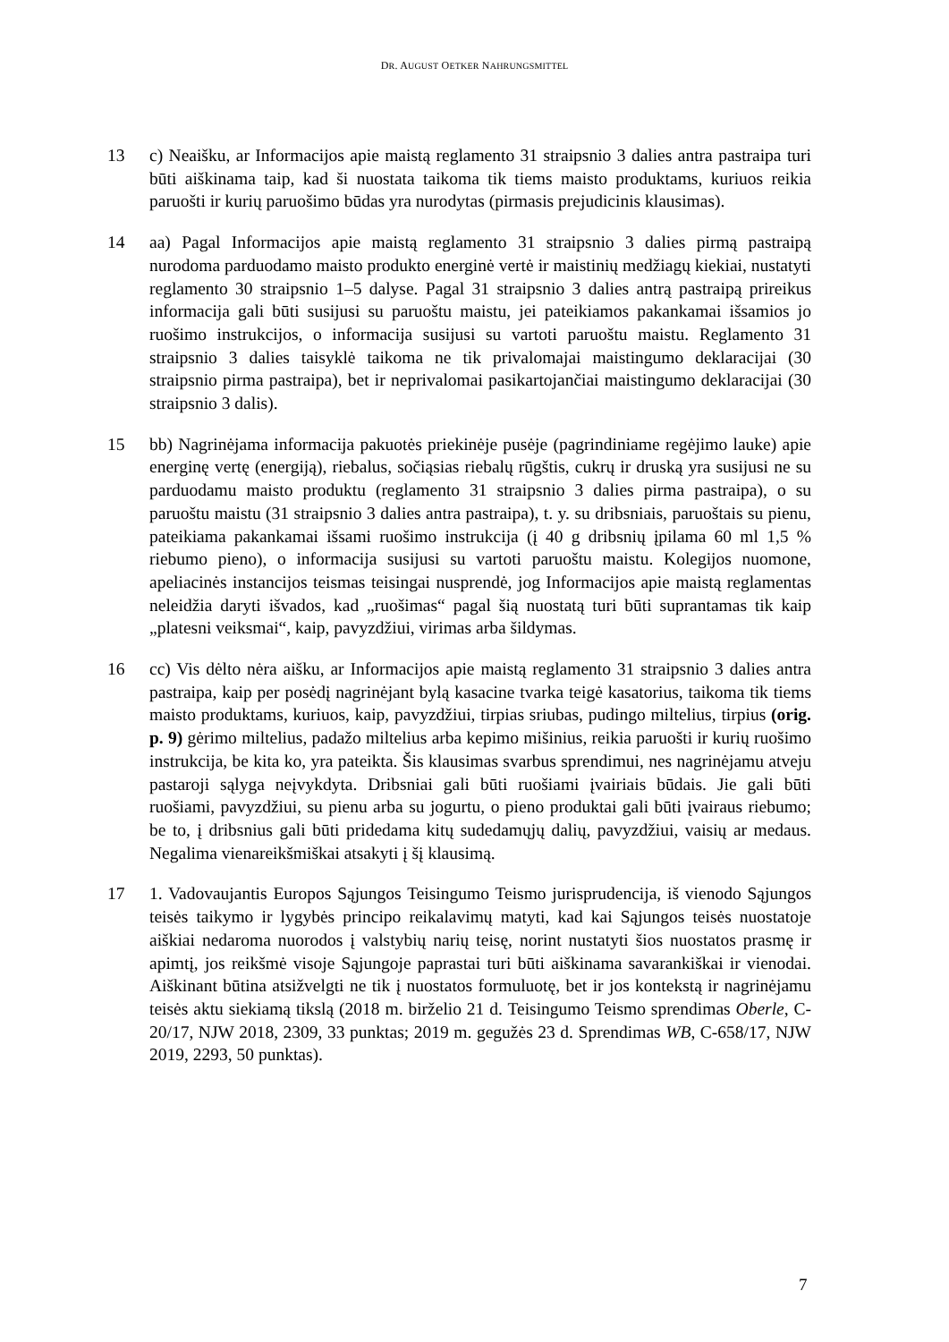DR. AUGUST OETKER NAHRUNGSMITTEL
13 c) Neaišku, ar Informacijos apie maistą reglamento 31 straipsnio 3 dalies antra pastraipa turi būti aiškinama taip, kad ši nuostata taikoma tik tiems maisto produktams, kuriuos reikia paruošti ir kurių paruošimo būdas yra nurodytas (pirmasis prejudicinis klausimas).
14 aa) Pagal Informacijos apie maistą reglamento 31 straipsnio 3 dalies pirmą pastraipą nurodoma parduodamo maisto produkto energinė vertė ir maistinių medžiagų kiekiai, nustatyti reglamento 30 straipsnio 1–5 dalyse. Pagal 31 straipsnio 3 dalies antrą pastraipą prireikus informacija gali būti susijusi su paruoštu maistu, jei pateikiamos pakankamai išsamios jo ruošimo instrukcijos, o informacija susijusi su vartoti paruoštu maistu. Reglamento 31 straipsnio 3 dalies taisyklė taikoma ne tik privalomajai maistingumo deklaracijai (30 straipsnio pirma pastraipa), bet ir neprivalomai pasikartojančiai maistingumo deklaracijai (30 straipsnio 3 dalis).
15 bb) Nagrinėjama informacija pakuotės priekinėje pusėje (pagrindiniame regėjimo lauke) apie energinę vertę (energiją), riebalus, sočiąsias riebalų rūgštis, cukrų ir druską yra susijusi ne su parduodamu maisto produktu (reglamento 31 straipsnio 3 dalies pirma pastraipa), o su paruoštu maistu (31 straipsnio 3 dalies antra pastraipa), t. y. su dribsniais, paruoštais su pienu, pateikiama pakankamai išsami ruošimo instrukcija (į 40 g dribsnių įpilama 60 ml 1,5 % riebumo pieno), o informacija susijusi su vartoti paruoštu maistu. Kolegijos nuomone, apeliacinės instancijos teismas teisingai nusprendė, jog Informacijos apie maistą reglamentas neleidžia daryti išvados, kad „ruošimas“ pagal šią nuostatą turi būti suprantamas tik kaip „platesni veiksmai“, kaip, pavyzdžiui, virimas arba šildymas.
16 cc) Vis dėlto nėra aišku, ar Informacijos apie maistą reglamento 31 straipsnio 3 dalies antra pastraipa, kaip per posėdį nagrinėjant bylą kasacine tvarka teigė kasatorius, taikoma tik tiems maisto produktams, kuriuos, kaip, pavyzdžiui, tirpias sriubas, pudingo miltelius, tirpius (orig. p. 9) gėrimo miltelius, padažo miltelius arba kepimo mišinius, reikia paruošti ir kurių ruošimo instrukcija, be kita ko, yra pateikta. Šis klausimas svarbus sprendimui, nes nagrinėjamu atveju pastaroji sąlyga neįvykdyta. Dribsniai gali būti ruošiami įvairiais būdais. Jie gali būti ruošiami, pavyzdžiui, su pienu arba su jogurtu, o pieno produktai gali būti įvairaus riebumo; be to, į dribsnius gali būti pridedama kitų sudedamųjų dalių, pavyzdžiui, vaisių ar medaus. Negalima vienareikšmiškai atsakyti į šį klausimą.
17 1. Vadovaujantis Europos Sąjungos Teisingumo Teismo jurisprudencija, iš vienodo Sąjungos teisės taikymo ir lygybės principo reikalavimų matyti, kad kai Sąjungos teisės nuostatoje aiškiai nedaroma nuorodos į valstybių narių teisę, norint nustatyti šios nuostatos prasmę ir apimtį, jos reikšmė visoje Sąjungoje paprastai turi būti aiškinama savarankiškai ir vienodai. Aiškinant būtina atsižvelgti ne tik į nuostatos formuluotę, bet ir jos kontekstą ir nagrinėjamu teisės aktu siekiamą tikslą (2018 m. birželio 21 d. Teisingumo Teismo sprendimas Oberle, C-20/17, NJW 2018, 2309, 33 punktas; 2019 m. gegužės 23 d. Sprendimas WB, C-658/17, NJW 2019, 2293, 50 punktas).
7